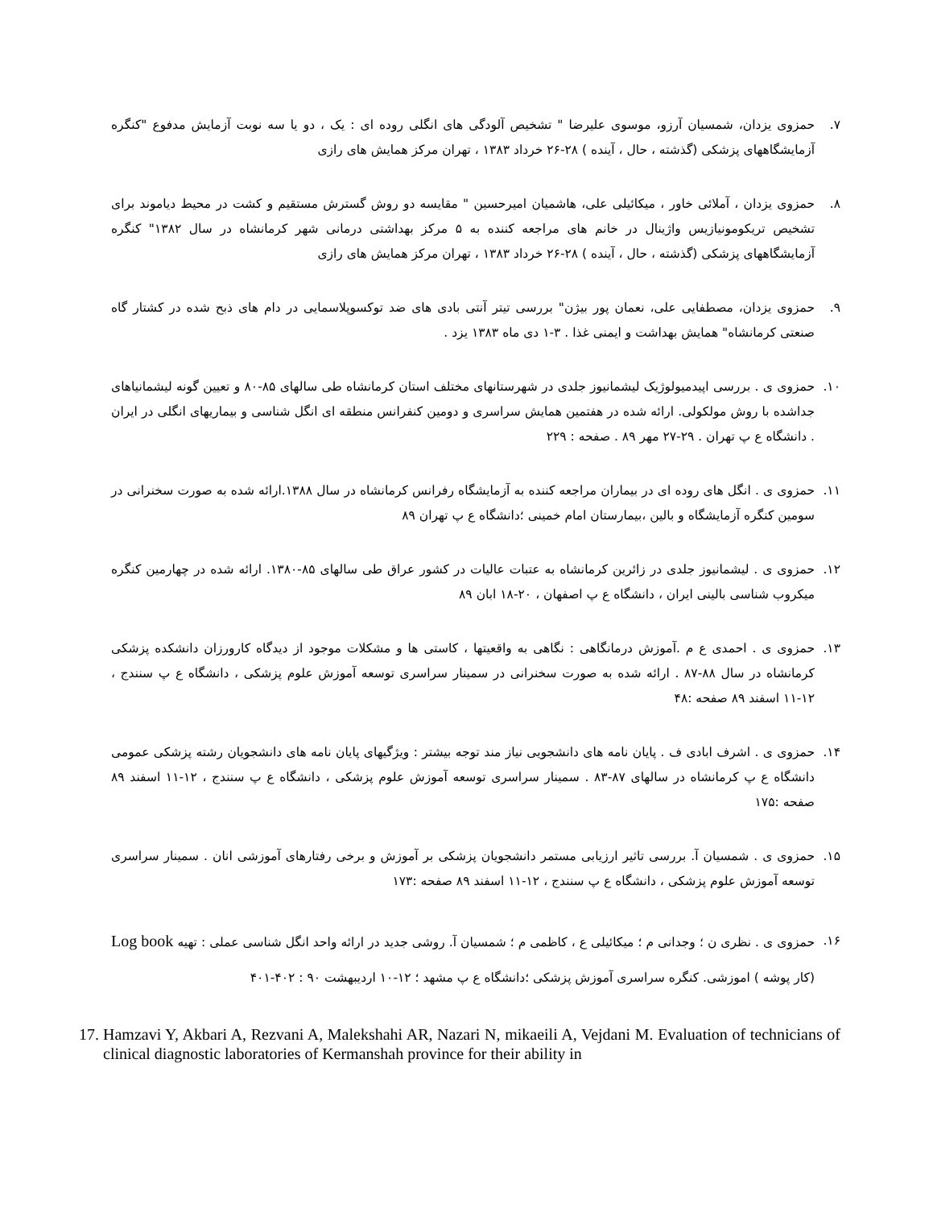۷. حمزوی یزدان، شمسیان آرزو، موسوی علیرضا " تشخیص آلودگی های انگلی روده ای : یک ، دو یا سه نوبت آزمایش مدفوع "کنگره آزمایشگاههای پزشکی (گذشته ، حال ، آینده ) ۲۸-۲۶ خرداد ۱۳۸۳ ، تهران مرکز همایش های رازی
۸. حمزوی یزدان ، آملائی خاور ، میکائیلی علی، هاشمیان امیرحسین " مقایسه دو روش گسترش مستقیم و کشت در محیط دیاموند برای تشخیص تریکومونیازیس واژینال در خانم های مراجعه کننده به ۵ مرکز بهداشتی درمانی شهر کرمانشاه در سال ۱۳۸۲" کنگره آزمایشگاههای پزشکی (گذشته ، حال ، آینده ) ۲۸-۲۶ خرداد ۱۳۸۳ ، تهران مرکز همایش های رازی
۹. حمزوی یزدان، مصطفایی علی، نعمان پور بیژن" بررسی تیتر آنتی بادی های ضد توکسوپلاسمایی در دام های ذبح شده در کشتار گاه صنعتی کرمانشاه" همایش بهداشت و ایمنی غذا . ۳-۱ دی ماه ۱۳۸۳ یزد .
۱۰. حمزوی ی . بررسی اپیدمیولوژیک لیشمانیوز جلدی در شهرستانهای مختلف استان کرمانشاه طی سالهای ۸۵-۸۰ و تعیین گونه لیشمانیاهای جداشده با روش مولکولی. ارائه شده در هفتمین همایش سراسری و دومین کنفرانس منطقه ای انگل شناسی و بیماریهای انگلی در ایران . دانشگاه ع پ تهران . ۲۹-۲۷ مهر ۸۹ . صفحه : ۲۲۹
۱۱. حمزوی ی . انگل های روده ای در بیماران مراجعه کننده به آزمایشگاه رفرانس کرمانشاه در سال ۱۳۸۸.ارائه شده به صورت سخنرانی در سومین کنگره آزمایشگاه و بالین ،بیمارستان امام خمینی ؛دانشگاه ع پ تهران ۸۹
۱۲. حمزوی ی . لیشمانیوز جلدی در زائرین کرمانشاه به عتبات عالیات در کشور عراق طی سالهای ۸۵-۱۳۸۰. ارائه شده در چهارمین کنگره میکروب شناسی بالینی ایران ، دانشگاه ع پ اصفهان ، ۲۰-۱۸ ابان ۸۹
۱۳. حمزوی ی . احمدی ع م .آموزش درمانگاهی : نگاهی به واقعیتها ، کاستی ها و مشکلات موجود از دیدگاه کارورزان دانشکده پزشکی کرمانشاه در سال ۸۸-۸۷ . ارائه شده به صورت سخنرانی در سمینار سراسری توسعه آموزش علوم پزشکی ، دانشگاه ع پ سنندج ، ۱۲-۱۱ اسفند ۸۹ صفحه :۴۸
۱۴. حمزوی ی . اشرف ابادی ف . پایان نامه های دانشجویی نیاز مند توجه بیشتر : ویژگیهای پایان نامه های دانشجویان رشته پزشکی عمومی دانشگاه ع پ کرمانشاه در سالهای ۸۷-۸۳ . سمینار سراسری توسعه آموزش علوم پزشکی ، دانشگاه ع پ سنندج ، ۱۲-۱۱ اسفند ۸۹ صفحه :۱۷۵
۱۵. حمزوی ی . شمسیان آ. بررسی تاثیر ارزیابی مستمر دانشجویان پزشکی بر آموزش و برخی رفتارهای آموزشی انان . سمینار سراسری توسعه آموزش علوم پزشکی ، دانشگاه ع پ سنندج ، ۱۲-۱۱ اسفند ۸۹ صفحه :۱۷۳
۱۶. حمزوی ی . نظری ن ؛ وجدانی م ؛ میکائیلی ع ، کاظمی م ؛ شمسیان آ. روشی جدید در ارائه واحد انگل شناسی عملی : تهیه Log book (کار پوشه ) اموزشی. کنگره سراسری آموزش پزشکی ؛دانشگاه ع پ مشهد ؛ ۱۲-۱۰ اردیبهشت ۹۰ : ۴۰۲-۴۰۱
17.
Hamzavi Y, Akbari A, Rezvani A, Malekshahi AR, Nazari N, mikaeili A, Vejdani M. Evaluation of technicians of clinical diagnostic laboratories of Kermanshah province for their ability in